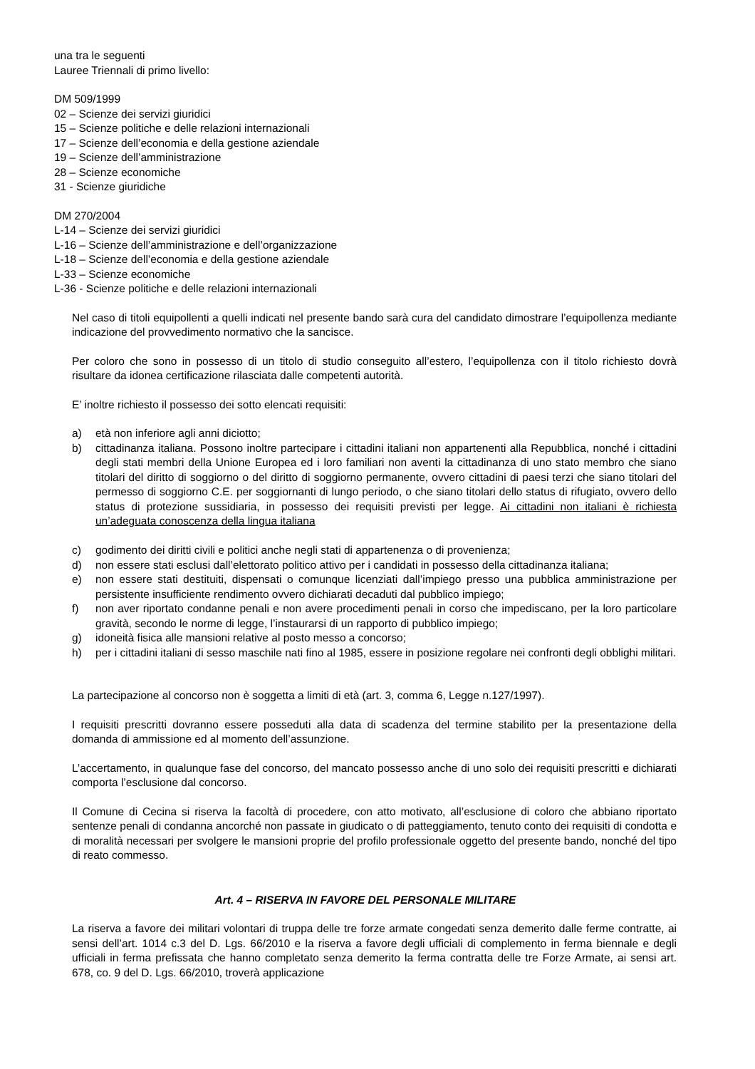una tra le seguenti
Lauree Triennali di primo livello:
DM 509/1999
02 – Scienze dei servizi giuridici
15 – Scienze politiche e delle relazioni internazionali
17 – Scienze dell’economia e della gestione aziendale
19 – Scienze dell’amministrazione
28 – Scienze economiche
31 - Scienze giuridiche
DM 270/2004
L-14 – Scienze dei servizi giuridici
L-16 – Scienze dell’amministrazione e dell’organizzazione
L-18 – Scienze dell’economia e della gestione aziendale
L-33 – Scienze economiche
L-36 - Scienze politiche e delle relazioni internazionali
Nel caso di titoli equipollenti a quelli indicati nel presente bando sarà cura del candidato dimostrare l’equipollenza mediante indicazione del provvedimento normativo che la sancisce.
Per coloro che sono in possesso di un titolo di studio conseguito all’estero, l’equipollenza con il titolo richiesto dovrà risultare da idonea certificazione rilasciata dalle competenti autorità.
E’ inoltre richiesto il possesso dei sotto elencati requisiti:
a) età non inferiore agli anni diciotto;
b) cittadinanza italiana. Possono inoltre partecipare i cittadini italiani non appartenenti alla Repubblica, nonché i cittadini degli stati membri della Unione Europea ed i loro familiari non aventi la cittadinanza di uno stato membro che siano titolari del diritto di soggiorno o del diritto di soggiorno permanente, ovvero cittadini di paesi terzi che siano titolari del permesso di soggiorno C.E. per soggiornanti di lungo periodo, o che siano titolari dello status di rifugiato, ovvero dello status di protezione sussidiaria, in possesso dei requisiti previsti per legge. Ai cittadini non italiani è richiesta un’adeguata conoscenza della lingua italiana
c) godimento dei diritti civili e politici anche negli stati di appartenenza o di provenienza;
d) non essere stati esclusi dall’elettorato politico attivo per i candidati in possesso della cittadinanza italiana;
e) non essere stati destituiti, dispensati o comunque licenziati dall’impiego presso una pubblica amministrazione per persistente insufficiente rendimento ovvero dichiarati decaduti dal pubblico impiego;
f) non aver riportato condanne penali e non avere procedimenti penali in corso che impediscano, per la loro particolare gravità, secondo le norme di legge, l’instaurarsi di un rapporto di pubblico impiego;
g) idoneità fisica alle mansioni relative al posto messo a concorso;
h) per i cittadini italiani di sesso maschile nati fino al 1985, essere in posizione regolare nei confronti degli obblighi militari.
La partecipazione al concorso non è soggetta a limiti di età (art. 3, comma 6, Legge n.127/1997).
I requisiti prescritti dovranno essere posseduti alla data di scadenza del termine stabilito per la presentazione della domanda di ammissione ed al momento dell’assunzione.
L’accertamento, in qualunque fase del concorso, del mancato possesso anche di uno solo dei requisiti prescritti e dichiarati comporta l’esclusione dal concorso.
Il Comune di Cecina si riserva la facoltà di procedere, con atto motivato, all’esclusione di coloro che abbiano riportato sentenze penali di condanna ancorché non passate in giudicato o di patteggiamento, tenuto conto dei requisiti di condotta e di moralità necessari per svolgere le mansioni proprie del profilo professionale oggetto del presente bando, nonché del tipo di reato commesso.
Art. 4 – RISERVA IN FAVORE DEL PERSONALE MILITARE
La riserva a favore dei militari volontari di truppa delle tre forze armate congedati senza demerito dalle ferme contratte, ai sensi dell’art. 1014 c.3 del D. Lgs. 66/2010 e la riserva a favore degli ufficiali di complemento in ferma biennale e degli ufficiali in ferma prefissata che hanno completato senza demerito la ferma contratta delle tre Forze Armate, ai sensi art. 678, co. 9 del D. Lgs. 66/2010, troverà applicazione